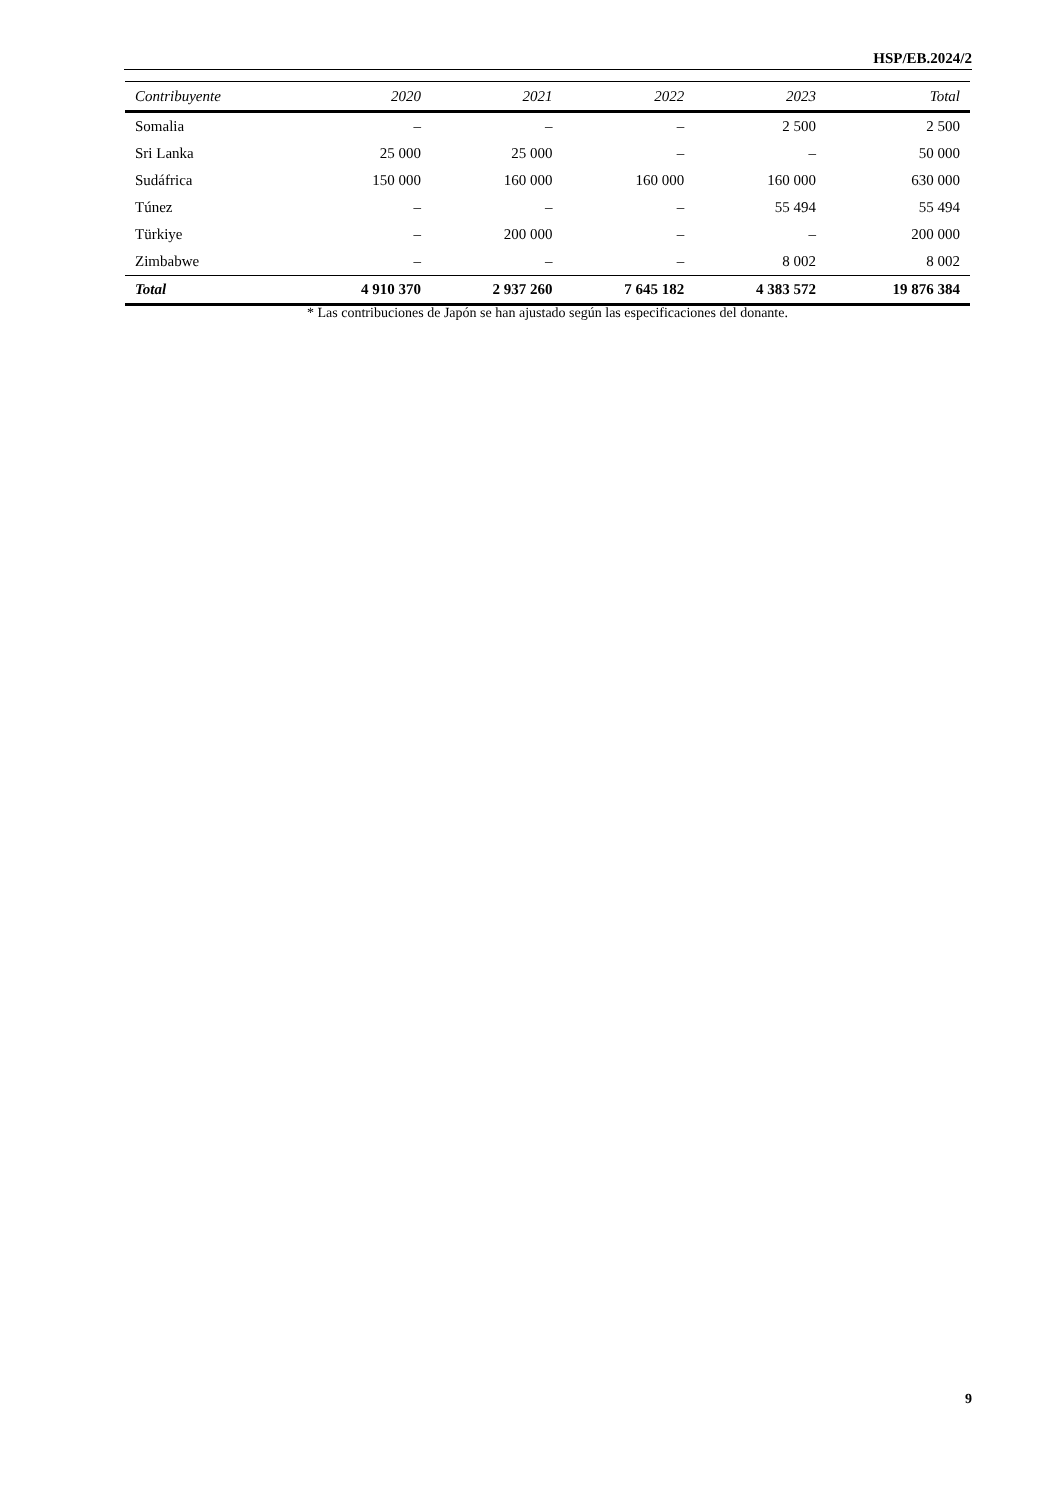HSP/EB.2024/2
| Contribuyente | 2020 | 2021 | 2022 | 2023 | Total |
| --- | --- | --- | --- | --- | --- |
| Somalia | – | – | – | 2 500 | 2 500 |
| Sri Lanka | 25 000 | 25 000 | – | – | 50 000 |
| Sudáfrica | 150 000 | 160 000 | 160 000 | 160 000 | 630 000 |
| Túnez | – | – | – | 55 494 | 55 494 |
| Türkiye | – | 200 000 | – | – | 200 000 |
| Zimbabwe | – | – | – | 8 002 | 8 002 |
| Total | 4 910 370 | 2 937 260 | 7 645 182 | 4 383 572 | 19 876 384 |
* Las contribuciones de Japón se han ajustado según las especificaciones del donante.
9